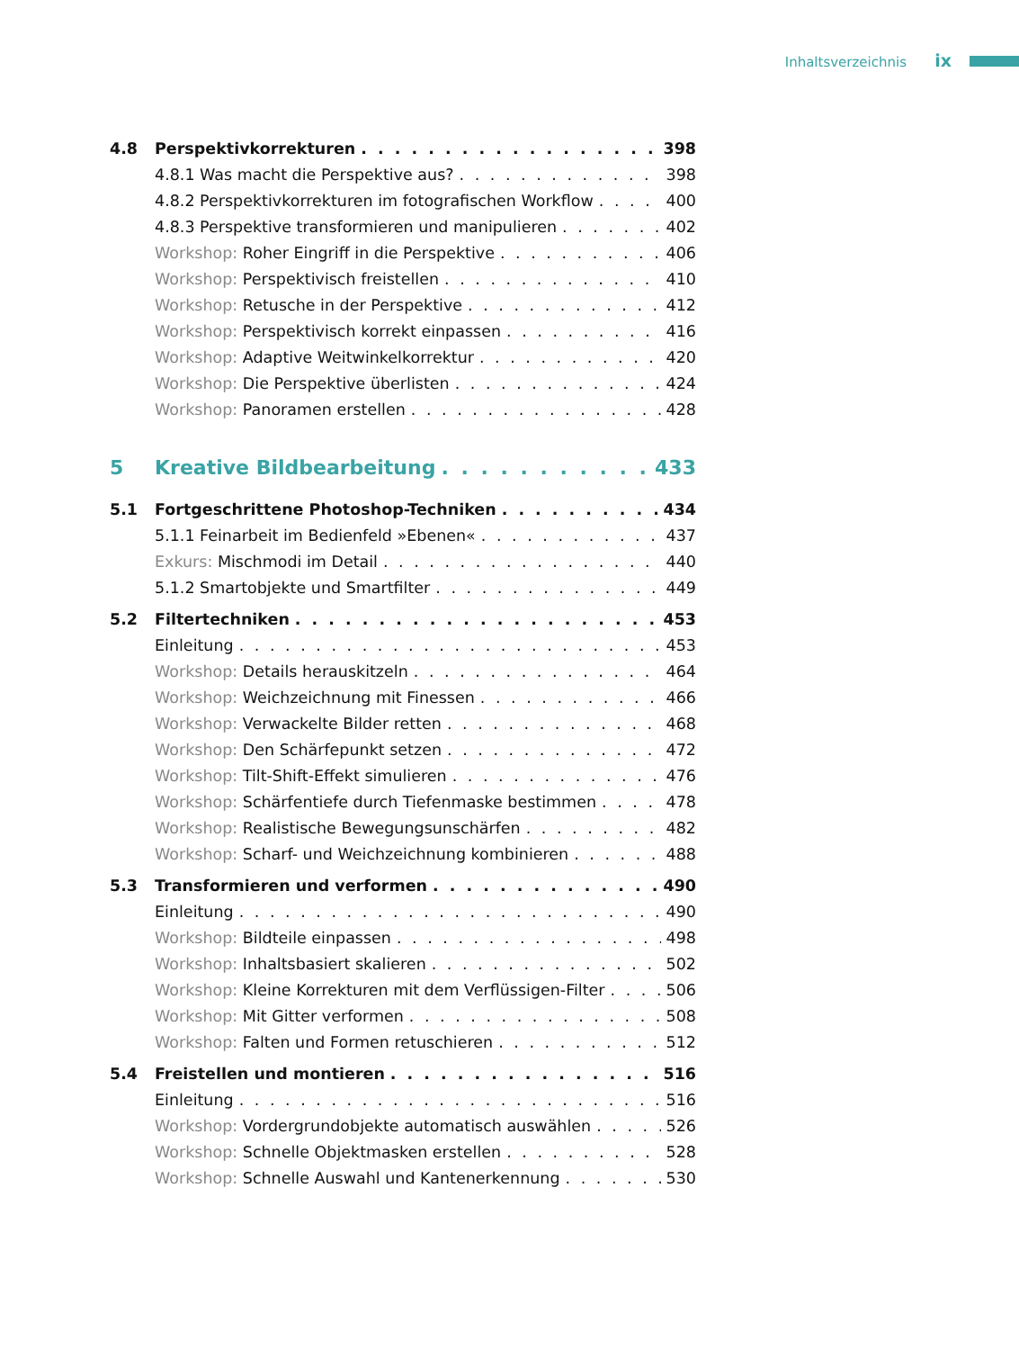Inhaltsverzeichnis ix
4.8 Perspektivkorrekturen 398
4.8.1 Was macht die Perspektive aus? 398
4.8.2 Perspektivkorrekturen im fotografischen Workflow 400
4.8.3 Perspektive transformieren und manipulieren 402
Workshop: Roher Eingriff in die Perspektive 406
Workshop: Perspektivisch freistellen 410
Workshop: Retusche in der Perspektive 412
Workshop: Perspektivisch korrekt einpassen 416
Workshop: Adaptive Weitwinkelkorrektur 420
Workshop: Die Perspektive überlisten 424
Workshop: Panoramen erstellen 428
5 Kreative Bildbearbeitung 433
5.1 Fortgeschrittene Photoshop-Techniken 434
5.1.1 Feinarbeit im Bedienfeld »Ebenen« 437
Exkurs: Mischmodi im Detail 440
5.1.2 Smartobjekte und Smartfilter 449
5.2 Filtertechniken 453
Einleitung 453
Workshop: Details herauskitzeln 464
Workshop: Weichzeichnung mit Finessen 466
Workshop: Verwackelte Bilder retten 468
Workshop: Den Schärfepunkt setzen 472
Workshop: Tilt-Shift-Effekt simulieren 476
Workshop: Schärfentiefe durch Tiefenmaske bestimmen 478
Workshop: Realistische Bewegungsunschärfen 482
Workshop: Scharf- und Weichzeichnung kombinieren 488
5.3 Transformieren und verformen 490
Einleitung 490
Workshop: Bildteile einpassen 498
Workshop: Inhaltsbasiert skalieren 502
Workshop: Kleine Korrekturen mit dem Verflüssigen-Filter 506
Workshop: Mit Gitter verformen 508
Workshop: Falten und Formen retuschieren 512
5.4 Freistellen und montieren 516
Einleitung 516
Workshop: Vordergrundobjekte automatisch auswählen 526
Workshop: Schnelle Objektmasken erstellen 528
Workshop: Schnelle Auswahl und Kantenerkennung 530